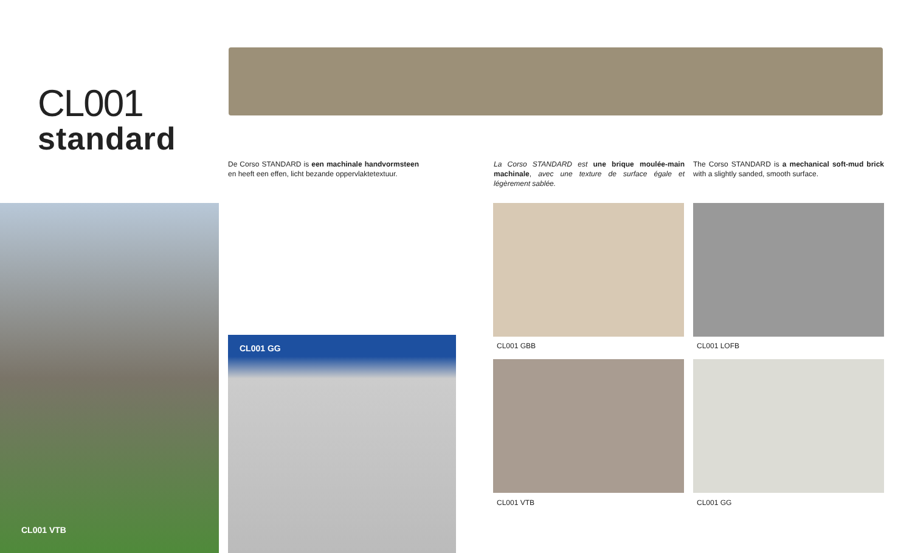CL001
standard
De Corso STANDARD is een machinale handvormsteen en heeft een effen, licht bezande oppervlaktetextuur.
La Corso STANDARD est une brique moulée-main machinale, avec une texture de surface égale et légèrement sablée.
The Corso STANDARD is a mechanical soft-mud brick with a slightly sanded, smooth surface.
CL001 VTB
CL001 GG CL001 GBB CL001 LOFB
CL001 VTB CL001 GG